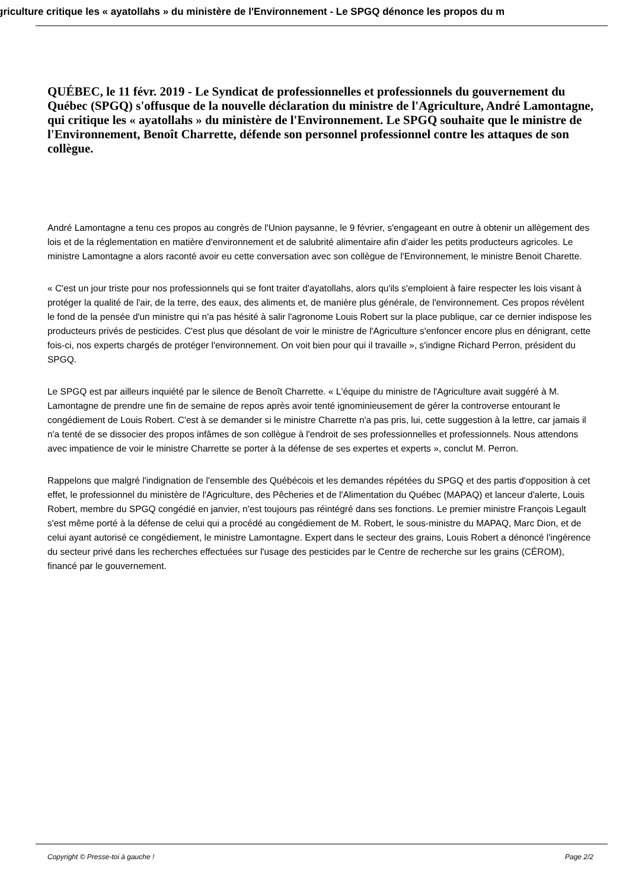griculture critique les « ayatollahs » du ministère de l'Environnement - Le SPGQ dénonce les propos du m
QUÉBEC, le 11 févr. 2019 - Le Syndicat de professionnelles et professionnels du gouvernement du Québec (SPGQ) s'offusque de la nouvelle déclaration du ministre de l'Agriculture, André Lamontagne, qui critique les « ayatollahs » du ministère de l'Environnement. Le SPGQ souhaite que le ministre de l'Environnement, Benoît Charrette, défende son personnel professionnel contre les attaques de son collègue.
André Lamontagne a tenu ces propos au congrès de l'Union paysanne, le 9 février, s'engageant en outre à obtenir un allègement des lois et de la réglementation en matière d'environnement et de salubrité alimentaire afin d'aider les petits producteurs agricoles. Le ministre Lamontagne a alors raconté avoir eu cette conversation avec son collègue de l'Environnement, le ministre Benoit Charette.
« C'est un jour triste pour nos professionnels qui se font traiter d'ayatollahs, alors qu'ils s'emploient à faire respecter les lois visant à protéger la qualité de l'air, de la terre, des eaux, des aliments et, de manière plus générale, de l'environnement. Ces propos révèlent le fond de la pensée d'un ministre qui n'a pas hésité à salir l'agronome Louis Robert sur la place publique, car ce dernier indispose les producteurs privés de pesticides. C'est plus que désolant de voir le ministre de l'Agriculture s'enfoncer encore plus en dénigrant, cette fois-ci, nos experts chargés de protéger l'environnement. On voit bien pour qui il travaille », s'indigne Richard Perron, président du SPGQ.
Le SPGQ est par ailleurs inquiété par le silence de Benoît Charrette. « L'équipe du ministre de l'Agriculture avait suggéré à M. Lamontagne de prendre une fin de semaine de repos après avoir tenté ignominieusement de gérer la controverse entourant le congédiement de Louis Robert. C'est à se demander si le ministre Charrette n'a pas pris, lui, cette suggestion à la lettre, car jamais il n'a tenté de se dissocier des propos infâmes de son collègue à l'endroit de ses professionnelles et professionnels. Nous attendons avec impatience de voir le ministre Charrette se porter à la défense de ses expertes et experts », conclut M. Perron.
Rappelons que malgré l'indignation de l'ensemble des Québécois et les demandes répétées du SPGQ et des partis d'opposition à cet effet, le professionnel du ministère de l'Agriculture, des Pêcheries et de l'Alimentation du Québec (MAPAQ) et lanceur d'alerte, Louis Robert, membre du SPGQ congédié en janvier, n'est toujours pas réintégré dans ses fonctions. Le premier ministre François Legault s'est même porté à la défense de celui qui a procédé au congédiement de M. Robert, le sous-ministre du MAPAQ, Marc Dion, et de celui ayant autorisé ce congédiement, le ministre Lamontagne. Expert dans le secteur des grains, Louis Robert a dénoncé l'ingérence du secteur privé dans les recherches effectuées sur l'usage des pesticides par le Centre de recherche sur les grains (CÉROM), financé par le gouvernement.
Copyright © Presse-toi à gauche ! Page 2/2